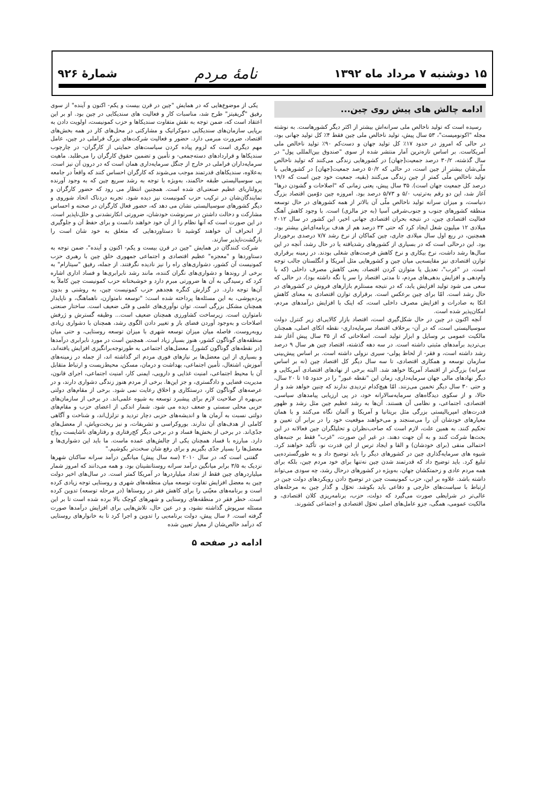۱۵ دوشنبه ۷ مرداد ماه ۱۳۹۲ نامهٔ مردم شمارهٔ ۹۲۶
ادامه چالش های پیش روی چین...
رسیده است که تولید ناخالص ملی سرانه‌اش بیشتر از اکثر دیگر کشورهاست. به نوشته مجله "اکونومیست"، ۵۳ سال پیش، تولید ناخالص ملی چین فقط ۴٪ کل تولید جهانی بود، در حالی که امروز در حدود ۱۷٪ کل تولید جهان و دست‌کم ۹۰٪ تولید ناخالص ملی آمریکاست. بر اساس تازه‌ترین آمار منتشر شده از سوی "صندوق بین‌المللی پول" در سال گذشته، ۳۰/۲ درصد جمعیت[جهان] در کشورهایی زندگی می‌کنند که تولید ناخالص ملّی‌شان بیشتر از چین است، در حالی که ۵۰/۲ درصد جمعیت[جهان] در کشورهایی با تولید ناخالص ملّی کمتر از چین زندگی می‌کنند (بقیه، جمعیت خود چین است که ۱۹/۶ درصد کل جمعیت جهان است). ۳۵ سال پیش، یعنی زمانی که "اصلاحات و گشودن درها" آغاز شد، این دو رقم به‌ترتیب ۵/۰ و ۵/۷۳ درصد بود. امروزه چین دوّمین اقتصاد بزرگ دنیاست، و میزان سرانه تولید ناخالص ملّی آن بالاتر از همه کشورهای در حال توسعه منطقه کشورهای جنوب و جنوب‌شرقی آسیا (به جز مالزی) است. با وجود کاهش آهنگ فعالیت اقتصادی چین، در نتیجه بحران اقتصادی جهانی اخیر، این کشور در سال ۲۰۱۲ میلادی ۱۲ میلیون شغل ایجاد کرد که حتی ۳۳ درصد هم از هدف برنامه‌ای‌اش بیشتر بود. همچنین، در ربع اول سال میلادی جاری، چین کماکان از نرخ رشد ۷/۷ درصدی برخوردار بود. این درحالی است که در بسیاری از کشورهای رشدیافته یا در حال رشد، آنچه در این سال‌ها رشد داشت، نرخ بیکاری و نرخ کاهش فرصت‌های شغلی بودند. در زمینه برقراری توازن اقتصادی نیز مقایسه‌یی میان چین و کشورهایی مثل آمریکا و انگلستان جالب توجه است. در "غرب"، تعدیل یا متوازن کردن اقتصاد، یعنی کاهش مصرف داخلی (که با وام‌دهی و افزایش بدهی‌های مردم، تا مدتی اقتصاد را سر پا نگه داشته بود)، در حالی که سعی می شود تولید افزایش یابد، که در نتیجه مستلزم بازارهای فروش در کشورهای در حال رشد است. امّا برای چین برعکس است. برقراری توازن اقتصادی به معنای کاهش اتکا به صادرات و افزایش مصرف داخلی است، که اینک با افزایش درآمدهای مردم، امکان‌پذیر شده است.
آنچه اکنون در چین در حال شکل‌گیری است، اقتصاد بازار کالایی‌ای زیر کنترل دولت سوسیالیستی است، که در آن- برخلاف اقتصاد سرمایه‌داری- نقطه اتکای اصلی، همچنان مالکیت عمومی بر وسایل و ابزار تولید است. اصلاحاتی که از ۳۵ سال پیش آغاز شد بی‌تردید برآمدهای مثبتی داشته است. در سه دهه گذشته، اقتصاد چین هر سال ۹ درصد رشد داشته است، و فقر- از لحاظ پولی- سیری نزولی داشته است. بر اساس پیش‌بینی سازمان توسعه و همکاری اقتصادی، تا سه سال دیگر کل اقتصاد چین (نه بر اساس سرانه) بزرگ‌تر از اقتصاد آمریکا خواهد شد. البته برخی از نهادهای اقتصادی آمریکایی و دیگر نهادهای مالی جهان سرمایه‌داری، زمان این "نقطه عبور" را در حدود ۱۵ تا ۲۰ سال، و حتی ۳۰ سال دیگر تخمین می‌زنند. امّا هیچ‌کدام تردیدی ندارند که چنین خواهد شد و از حالا، و از سکوی دیدگاه‌های سرمایه‌سالارانه خود، در پی ارزیابی پیامدهای سیاسی، اقتصادی، اجتماعی، و نظامی آن هستند. آن‌ها به رشد عظیم چین مثل رشد و ظهور قدرت‌های امپریالیستی بزرگی مثل بریتانیا و آمریکا و آلمان نگاه می‌کنند و با همان معیارهای خودشان آن را می‌سنجند و می‌خواهند موقعیت خود را در برابر آن تعیین و تحکیم کنند. به همین علت، لازم است که صاحب‌نظران و تحلیلگران چین فعالانه در این بحث‌ها شرکت کنند و به آن جهت دهند. در غیر این صورت، "غرب" فقط بر جنبه‌های احتمالی منفی (برای خودشان) و القا و ایجاد ترس از این قدرت نو، تأکید خواهند کرد. شیوه های سرمایه‌گذاری چین در کشورهای دیگر را باید توضیح داد و به طورگسترده‌یی تبلیغ کرد. باید توضیح داد که قدرتمند شدن چین نه‌تنها برای خود مردم چین، بلکه برای همه مردم عادی و زحمتکشان جهان، به‌ویژه در کشورهای درحال رشد، چه سودی می‌تواند داشته باشد. علاوه بر این، حزب کمونیست چین در توضیح دادن رویکردهای دولت چین در ارتباط با سیاست‌های خارجی و دفاعی باید بکوشد. تحوّل و گذار چین به مرحله‌های عالی‌تر در شرایطی صورت می‌گیرد که دولت، حزب، برنامه‌ریزی کلان اقتصادی، و مالکیت عمومی، همگی، جزو عامل‌های اصلی تحوّل اقتصادی و اجتماعی کشورند.
یکی از موضوع‌هایی که در همایش "چین در قرن بیست و یکم- اکنون و آینده" از سوی رفیق "گریفیتز" طرح شد، مناسبات کار و فعالیت های سندیکایی در چین بود. او بر این اعتقاد است که، ضمن توجه به نقش متفاوت سندیکاها و حزب کمونیست، اولویت دادن به برپایی سازمان‌های سندیکایی دموکراتیک و مشارکتی در محل‌های کار در همه بخش‌های اقتصاد، ضرورت مبرمی دارد. حضور و فعالیت شرکت‌های بزرگ فراملی در چین، عامل مهم دیگری است که لزوم پیاده کردن سیاست‌های حمایتی از کارگران- در چارچوب سندیکاها و قراردادهای دسته‌جمعی- و تأمین و تضمین حقوق کارگران را می‌طلبد. ماهیت سرمایه‌داران فراملی در خارج از جنگل سرمایه‌داری همان است که در درون آن نیز است. به‌علاوه، سندیکاهای قدرتمند موجب می‌شوند که کارگران احساس کنند که واقعاً در جامعه یی سوسیالیستی طبقه حاکمند، به‌ویژه با توجه به رشد سریع چین که به وجود آورنده پرولتاریای عظیم صنعتی‌ای شده است. همچنین انتظار می رود که حضور کارگران و نمایندگان‌شان در ترکیب حزب کمونیست نیز دیده شود. تجربه دردناک اتحاد شوروی و دیگر کشورهای سوسیالیستی نشان می دهد که، حضور فعال کارگران در صحنه و احساس مشارکت و دخالت داشتن در سرنوشت خودشان، ضرورتی انکارنشدنی و خلل‌ناپذیر است. در این صورت است که آنها نظام را از آن خود خواهند دانست و برای حفظ آن و جلوگیری از انحراف آن خواهند کوشید تا دستاوردهایی که متعلق به خود شان است را بازگشت‌ناپذیر سازند.
شرکت کنندگان در همایش "چین در قرن بیست و یکم- اکنون و آینده"، ضمن توجه به دستاوردها و "معجزه" عظیم اقتصادی و اجتماعی جمهوری خلق چین با رهبری حزب کمونیست آن کشور، دشواری‌های راه را نیز نادیده نگرفتند. از جمله، رفیق "سیتارام" به برخی از روندها و دشواری‌های نگران کننده، مانند رشد نابرابری‌ها و فساد اداری اشاره کرد که رسیدگی به آن ها ضرورتی مبرم دارد و خوشبختانه حزب کمونیست چین کاملاً به آن‌ها توجه دارد. در گزارش کنگره هجدهم حزب کمونیست چین، به روشنی و بدون پرده‌پوشی، به این مسئله‌ها پرداخته شده است: "توسعه نامتوازن، ناهماهنگ، و ناپایدار همچنان مشکل بزرگی است. توان نوآوری‌های علمی و فنّی ضعیف است. ساختار صنعتی نامتوازن است. زیرساخت کشاورزی همچنان ضعیف است... وظیفه گسترش و ژرفش اصلاحات و به‌وجود آوردن فضای باز و تغییر دادن الگوی رشد، همچنان با دشواری زیادی روبه‌روست. فاصله میان میزان توسعه شهری با میزان توسعه روستایی، و حتی میان منطقه‌های گوناگون کشور، هنوز بسیار زیاد است. همچنین است در مورد نابرابری درآمدها [در نقطه‌های گوناگون کشور]. معضل‌های اجتماعی به طورتوجه‌برانگیزی افزایش یافته‌اند، و بسیاری از این معضل‌ها بر نیازهای فوری مردم اثر گذاشته اند، از جمله در زمینه‌های آموزش، اشتغال، تأمین اجتماعی، بهداشت و درمان، مسکن، محیط‌زیست و ارتباط متقابل آن با محیط اجتماعی، امنیت غذایی و دارویی، ایمنی کار، امنیت اجتماعی، اجرای قانون، مدیریت قضایی و دادگستری، و جز این‌ها. برخی از مردم هنوز زندگی دشواری دارند، و در عرصه‌های گوناگون کار، درستکاری و اخلاق رعایت نمی شود. برخی از مقام‌های دولتی بی‌بهره از صلاحیت لازم برای پیشبرد توسعه به شیوه علمی‌اند. در برخی از سازمان‌های حزبی محلی سستی و ضعف دیده می شود. شمار اندکی از اعضای حزب و مقام‌های دولتی نسبت به آرمان ها و اندیشه‌های حزبی دچار تردید و تزلزل‌اند، و شناخت و آگاهی کاملی از هدف‌های آن ندارند. بوروکراسی و تشریفات، و نیز ریخت‌وپاش، از معضل‌های جدّی‌اند. در برخی از بخش‌ها فساد و در برخی دیگر کج‌رفتاری و رفتارهای ناشایست رواج دارد. مبارزه با فساد همچنان یکی از چالش‌های عمده ماست. ما باید این دشواری‌ها و معضل‌ها را بسیار جدّی بگیریم و برای رفع شان سخت‌تر بکوشیم."
گفتنی است که، در سال ۲۰۱۰ (سه سال پیش) میانگین درآمد سرانه ساکنان شهرها نزدیک به ۳/۵ برابر میانگین درآمد سرانه روستانشینان بود. و همه می‌دانند که امروز شمار میلیاردرهای چین فقط از تعداد میلیاردرها در آمریکا کمتر است. در سال‌های اخیر دولت چین به معضل افزایش تفاوت توسعه میان منطقه‌های شهری و روستایی توجه زیادی کرده است و برنامه‌های معیّنی را برای کاهش فقر در روستاها (در مرحله توسعه) تدوین کرده است. خطر فقر در منطقه‌های روستایی و شهرهای کوچک بالا برده شده است تا بر این مسئله سرپوش گذاشته نشود، و در عین حال، تلاش‌هایی برای افزایش درآمدها صورت گرفته است. ۶ سال پیش، دولت برنامه‌یی را تدوین و اجرا کرد تا به خانوارهای روستایی که درآمد خالص‌شان از معیار تعیین شده
ادامه در صفحه ۵